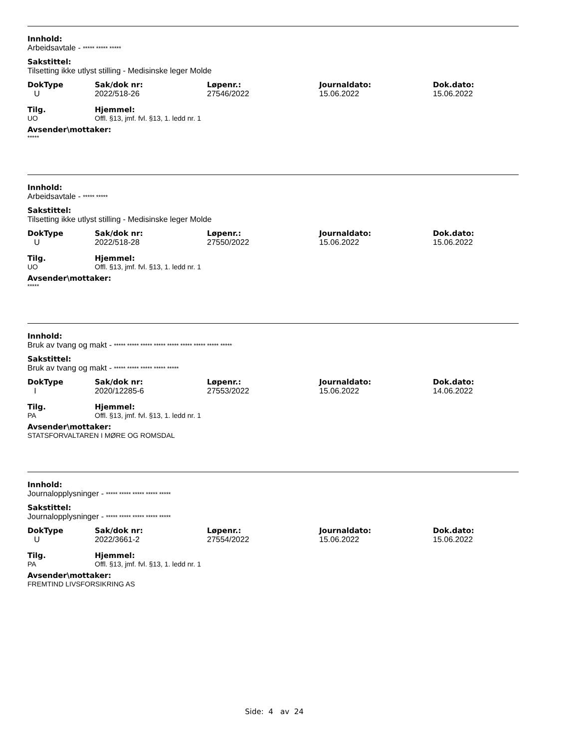Innhold:
Arbeidsavtale - ***** ***** *****
Sakstittel:
Tilsetting ikke utlyst stilling - Medisinske leger Molde
| DokType | Sak/dok nr: | Løpenr.: | Journaldato: | Dok.dato: |
| U | 2022/518-26 | 27546/2022 | 15.06.2022 | 15.06.2022 |
| Tilg. | Hjemmel: |
| UO | Offl. §13, jmf. fvl. §13, 1. ledd nr. 1 |
Avsender\mottaker:
*****
Innhold:
Arbeidsavtale - ***** *****
Sakstittel:
Tilsetting ikke utlyst stilling - Medisinske leger Molde
| DokType | Sak/dok nr: | Løpenr.: | Journaldato: | Dok.dato: |
| U | 2022/518-28 | 27550/2022 | 15.06.2022 | 15.06.2022 |
| Tilg. | Hjemmel: |
| UO | Offl. §13, jmf. fvl. §13, 1. ledd nr. 1 |
Avsender\mottaker:
*****
Innhold:
Bruk av tvang og makt - ***** ***** ***** ***** ***** ***** ***** ***** *****
Sakstittel:
Bruk av tvang og makt - ***** ***** ***** ***** *****
| DokType | Sak/dok nr: | Løpenr.: | Journaldato: | Dok.dato: |
| I | 2020/12285-6 | 27553/2022 | 15.06.2022 | 14.06.2022 |
| Tilg. | Hjemmel: |
| PA | Offl. §13, jmf. fvl. §13, 1. ledd nr. 1 |
Avsender\mottaker:
STATSFORVALTAREN I MØRE OG ROMSDAL
Innhold:
Journalopplysninger - ***** ***** ***** ***** *****
Sakstittel:
Journalopplysninger - ***** ***** ***** ***** *****
| DokType | Sak/dok nr: | Løpenr.: | Journaldato: | Dok.dato: |
| U | 2022/3661-2 | 27554/2022 | 15.06.2022 | 15.06.2022 |
| Tilg. | Hjemmel: |
| PA | Offl. §13, jmf. fvl. §13, 1. ledd nr. 1 |
Avsender\mottaker:
FREMTIND LIVSFORSIKRING AS
Side: 4 av 24